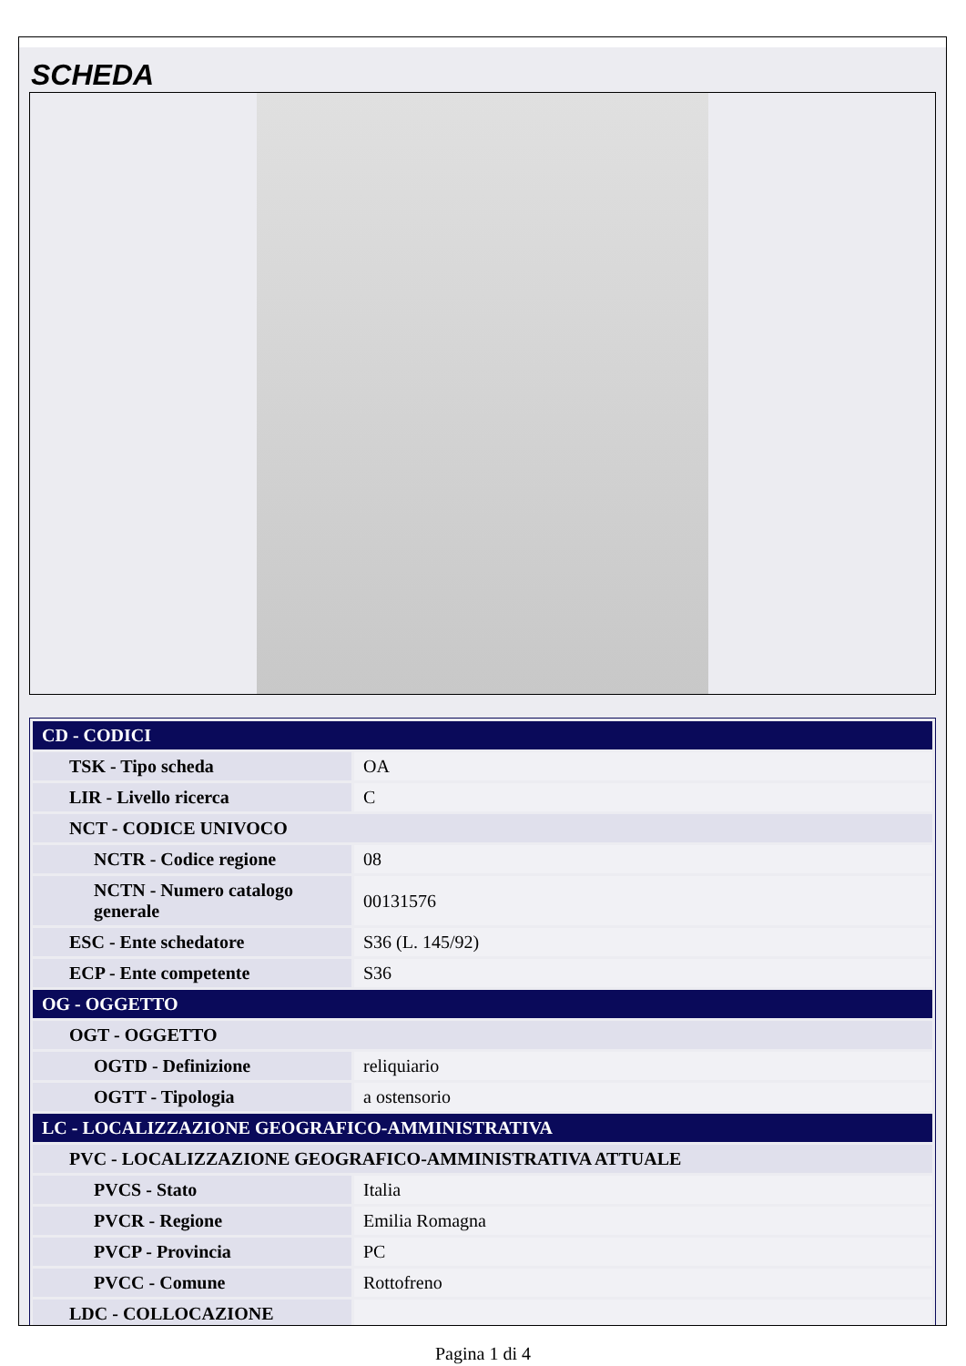SCHEDA
| CD - CODICI | |
| TSK - Tipo scheda | OA |
| LIR - Livello ricerca | C |
| NCT - CODICE UNIVOCO | |
| NCTR - Codice regione | 08 |
| NCTN - Numero catalogo generale | 00131576 |
| ESC - Ente schedatore | S36 (L. 145/92) |
| ECP - Ente competente | S36 |
| OG - OGGETTO | |
| OGT - OGGETTO | |
| OGTD - Definizione | reliquiario |
| OGTT - Tipologia | a ostensorio |
| LC - LOCALIZZAZIONE GEOGRAFICO-AMMINISTRATIVA | |
| PVC - LOCALIZZAZIONE GEOGRAFICO-AMMINISTRATIVA ATTUALE | |
| PVCS - Stato | Italia |
| PVCR - Regione | Emilia Romagna |
| PVCP - Provincia | PC |
| PVCC - Comune | Rottofreno |
| LDC - COLLOCAZIONE | |
Pagina 1 di 4